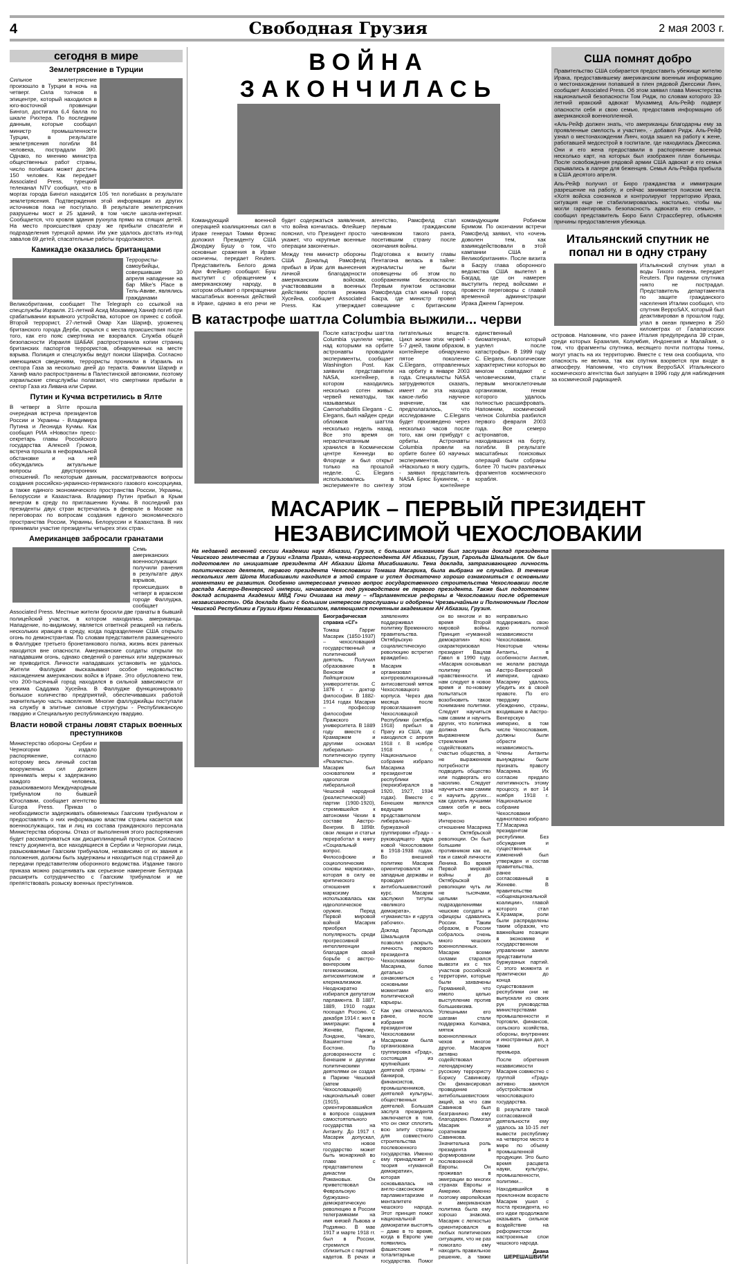4 Свободная Грузия 2 мая 2003 г.
сегодня в мире
Землетрясение в Турции
Сильное землетрясение произошло в Турции в ночь на четверг. Сила толчков в эпицентре, который находился в юго-восточной провинции Бингол, достигала 6,4 балла по шкале Рихтера. По последним данным, которые сообщил министр промышленности Турции, в результате землетрясения погибли 84 человека, пострадали 390. Однако, по мнению министра общественных работ страны, число погибших может достичь 150 человек. Как передает Associated Press, турецкий телеканал NTV сообщил, что в моргах города Бингол находится 105 тел погибших в результате землетрясения. Подтверждения этой информации из других источников пока не поступало. В результате землетрясения разрушены мост и 25 зданий, в том числе школа-интернат. Сообщается, что кровля здания рухнула прямо на спящих детей. На место происшествия сразу же прибыли спасатели и подразделения турецкой армии. Им уже удалось достать из-под завалов 69 детей, спасательные работы продолжаются.
Камикадзе оказались британцами
Террористы-самоубийцы, совершившие 30 апреля нападение на бар Mike's Place в Тель-Авиве, являлись гражданами Великобритании, сообщает The Telegraph со ссылкой на спецслужбы Израиля. 21-летний Асид Мохаммед Ханиф погиб при срабатывании взрывного устройства, которое он принес с собой. Второй террорист, 27-летний Омар Хан Шариф, уроженец британского города Дерби, скрылся с места происшествия после того, как его пояс смертника не взорвался. Служба общей безопасности Израиля ШАБАК распространила копии страниц британских паспортов террористов, обнаруженных на месте взрыва. Полиция и спецслужбы ведут поиски Шарифа. Согласно имеющимся сведениям, террористы проникли в Израиль из сектора Газа за несколько дней до теракта. Фамилии Шариф и Ханиф мало распространены в Палестинской автономии, поэтому израильские спецслужбы полагают, что смертники прибыли в сектор Газа из Ливана или Сирии.
Путин и Кучма встретились в Ялте
В четверг в Ялте прошла очередная встреча президентов России и Украины - Владимира Путина и Леонида Кучмы. Как сообщил РИА «Новости» пресс-секретарь главы Российского государства Алексей Громов, встреча прошла в неформальной обстановке и на ней обсуждались актуальные вопросы двусторонних отношений. По некоторым данным, рассматриваются вопросы создания российско-украинско-германского газового консорциума, а также единого экономического пространства России, Украины, Белоруссии и Казахстана. Владимир Путин прибыл в Крым вечером в среду по приглашению Кучмы. В последний раз президенты двух стран встречались в феврале в Москве на переговорах по вопросам создания единого экономического пространства России, Украины, Белоруссии и Казахстана. В них принимали участие президенты четырех этих стран.
Американцев забросали гранатами
Семь американских военнослужащих получили ранения в результате двух взрывов, происшедших в четверг в иракском городе Фаллуджа, сообщает Associated Press. Местные жители бросили две гранаты в бывший полицейский участок, в котором находились американцы. Нападение, по-видимому, является ответной реакцией на гибель нескольких иракцев в среду, когда подразделение США открыло огонь по демонстрантам. По словам представителя размещенного в Фаллудже третьего бронетанкового полка, жизнь всех раненых находится вне опасности. Американские солдаты открыли по нападавшим огонь, однако сведений о раненых или задержанных не приводится. Личности нападавших установить не удалось. Жители Фаллуджи высказывают особое недовольство нахождением американских войск в Ираке. Это обусловлено тем, что 200-тысячный город находился в сильной зависимости от режима Саддама Хусейна. В Фаллудже функционировало большое количество предприятий, обеспечивавших работой значительную часть населения. Многие фаллуджийцы поступали на службу в элитные силовые структуры - Республиканскую гвардию и Специальную республиканскую гвардию.
Власти новой страны ловят старых военных преступников
Министерство обороны Сербии и Черногории издало распоряжение, согласно которому весь личный состав вооруженных сил должен принимать меры к задержанию каждого человека, разыскиваемого Международным трибуналом по бывшей Югославии, сообщает агентство Europa Press. Приказ о необходимости задерживать обвиняемых Гаагским трибуналом и предоставлять о них информацию властям страны касается как военнослужащих, так и лиц из состава гражданского персонала Министерства обороны. Отказ от выполнения этого распоряжения будет рассматриваться как дисциплинарный проступок. Согласно тексту документа, все находящиеся в Сербии и Черногории лица, разыскиваемые Гаагским трибуналом, независимо от их звания и положения, должны быть задержаны и находиться под стражей до передачи представителям оборонного ведомства. Издание такого приказа можно расценивать как серьезное намерение Белграда расширить сотрудничество с Гаагским трибуналом и не препятствовать розыску военных преступников.
ВОЙНА ЗАКОНЧИЛАСЬ
Командующий военной операцией коалиционных сил в Ираке генерал Томми Фрэнкс доложил Президенту США Джорджу Бушу о том, что основные сражения в Ираке окончены, передает Reuters. Представитель Белого дома Ари Флейшер сообщил: Буш выступит с обращением к американскому народу, в котором объявит о прекращении масштабных военных действий в Ираке, однако в его речи не будет содержаться заявления, что война кончилась. Флейшер пояснил, что Президент просто укажет, что «крупные военные операции закончены».
Между тем министр обороны США Дональд Рамсфелд прибыл в Ирак для вынесения личной благодарности американским войскам, участвовавшим в военных действиях против режима Хусейна, сообщает Associated Press. Как утверждает агентство, Рамсфелд стал первым гражданским чиновником такого ранга, посетившим страну после окончания войны.
Подготовка к визиту главы Пентагона велась в тайне: журналисты не были оповещены об этом по соображениям безопасности. Первым пунктом остановки Рамсфелда стал южный город Басра, где министр провел совещание с британским командующим Робином Бримом. По окончании встречи Рамсфелд заявил, что «очень доволен тем, как взаимодействовали в этой кампании США и Великобритания». После визита в Басру глава оборонного ведомства США вылетел в Багдад, где он намерен выступить перед войсками и провести переговоры с главой временной администрации Ирака Джеем Гарнером.
В катастрофе шаттла Columbia выжили... черви
После катастрофы шаттла Columbia уцелели черви, над которыми на орбите астронавты проводили эксперименты, сообщает Washington Post. Как заявили представители NASA, контейнер, в котором находились несколько сотен живых червей нематоды, так называемых Caenorhabditis Elegans - C. Elegans, был найден среди обломков шаттла несколько недель назад. Все это время он нераспечатанным хранился в Космическом центре Кеннеди во Флориде и был открыт только на прошлой неделе. C. Elegans использовались в эксперименте по синтезу питательных веществ. Цикл жизни этих червей - 5-7 дней, таким образом, в контейнере обнаружено пятое поколение C.Elegans, отправленных на орбиту в январе 2003 года. Специалисты NASA затрудняются сказать, имеет ли эта находка какое-либо научное значение, так как предполагалось, что исследование C.Elegans будет произведено через несколько часов после того, как они прибудут с орбиты. Астронавты Columbia провели на орбите более 60 научных экспериментов. «Насколько я могу судить, - заявил представитель NASA Брюс Букингем, - в этом контейнере единственный биоматериал, который уцелел после катастрофы». В 1999 году C. Elegans, биологические характеристики которых во многом совпадают с человеческими, стали первым многоклеточным организмом, геном которого удалось полностью расшифровать. Напомним, космический челнок Columbia разбился первого февраля 2003 года. Все семеро астронавтов, находившихся на борту, погибли. В результате масштабных поисковых операций были собраны более 70 тысяч различных фрагментов космического корабля.
США помнят добро
Правительство США собирается предоставить убежище жителю Ирака, предоставившему американским военным информацию о местонахождении попавшей в плен рядовой Джессики Линч, сообщает Associated Press. Об этом заявил глава Министерства национальной безопасности Том Ридж, по словам которого 33-летний иракский адвокат Мухаммед Аль-Рейф подверг опасности себя и свою семью, предоставив информацию об американской военнопленной.
«Аль-Рейф должен знать, что американцы благодарны ему за проявленные смелость и участие», - добавил Ридж. Аль-Рейф узнал о местонахождении Линч, когда зашел на работу к жене, работавшей медсестрой в госпитале, где находилась Джессика. Они и его жена предоставили в распоряжение военных несколько карт, на которых был изображен план больницы. После освобождения рядовой армии США адвокат и его семья скрывались в лагере для беженцев. Семья Аль-Рейфа прибыла в США десятого апреля.
Аль-Рейф получил от Бюро гражданства и иммиграции разрешение на работу, и сейчас занимается поиском места. «Хотя войска союзников и контролируют территорию Ирака, ситуация еще не стабилизировалась настолько, чтобы мы могли гарантировать безопасность адвоката его семьи», - сообщил представитель Бюро Билл Страссбергер, объясняя причины предоставления убежища.
Итальянский спутник не попал ни в одну страну
Итальянский спутник упал в воды Тихого океана, передает Reuters. При падении спутника никто не пострадал. Представитель департамента по защите гражданского населения Италии сообщил, что спутник BeppoSAX, который был деактивирован в прошлом году, упал в океан примерно в 250 километрах от Галапагосских островов. Напомним, что ранее Италия предупредила 39 стран, среди которых Бразилия, Колумбия, Индонезия и Малайзия, о том, что фрагменты спутника, весящего почти полторы тонны, могут упасть на их территорию. Вместе с тем она сообщила, что опасность не велика, так как спутник взорвется при входе в атмосферу. Напомним, что спутник BeppoSAX Итальянского космического агентства был запущен в 1996 году для наблюдения за космической радиацией.
МАСАРИК – ПЕРВЫЙ ПРЕЗИДЕНТ
НЕЗАВИСИМОЙ ЧЕХОСЛОВАКИИ
На недавней весенней сессии Академии наук Абхазии, Грузия, с большим вниманием был заслушан доклад президента Чешского землячества в Грузии «Злата Прага», члена-корреспондента АН Абхазии, Грузия, Гарольда Шмальцеля. Он был подготовлен по инициативе президента АН Абхазии Шота Мисабишвили. Тема доклада, затрагивающего личность политического деятеля, первого президента Чехословакии Томаша Масарика, была выбрана не случайно. В течение нескольких лет Шота Мисабишвили находился в этой стране и успел достаточно хорошо ознакомиться с основными моментами ее развития. Особенно интересовал ученого вопрос государственного строительства Чехословакии после распада Австро-Венгерской империи, начавшегося под руководством ее первого президента. Также был подготовлен доклад аспиранта Академии МВД Гочи Очигава на тему – «Парламентские реформы в Чехословакии после обретения независимости». Оба доклада были с большим интересом прослушаны и одобрены Чрезвычайным и Полномочным Послом Чешской Республики в Грузии Иржи Неквасилом, являющимся почетным академиком АН Абхазии, Грузия.
Биографическая справка «СГ»
Томаш Гарриг Масарик (1850-1937) – чехословацкий государственный и политический деятель. Получил образование в Венском и Лейпцигском университетах. С 1876 г. – доктор философии. В 1882-1914 годах Масарик – профессор философии Пражского университета. В 1889 году вместе с Крамаржем и другими основал либерально-политическую группу «Реалисты». Масарик был основателем и идеологом либеральной Чешской народной (реалистической) партии (1900-1920), стремившейся к автономии Чехии в составе Австро-Венгрии. В 1898г. свои лекции и статьи переработал в книгу «Социальный вопрос. Философские и социологические основы марксизма», которая в силу ее критического отношения к марксизму использовалась как идеологическое оружие. Перед Первой мировой войной Масарик приобрел популярность среди прогрессивной интеллигенции благодаря своей борьбе с австро-венгерским гегемонизмом, антисемитизмом и клерикализмом. Неоднократно избирался депутатом парламента. В 1887, 1889, 1910 годах посещал Россию. С декабря 1914 г. жил в эмиграции: в Женеве, Париже, Лондоне, Чикаго, Вашингтоне и Бостоне. По договоренности с Бенешем и другими политическими деятелями он создал в Париже Чешский (затем Чехословацкий) национальный совет (1915), ориентировавшийся в вопросе создания самостоятельного государства на Антанту. До 1917 г. Масарик допускал, что новое государство может быть монархией во главе с представителем династии Романовых. Он приветствовал Февральскую буржуазно-демократическую революцию в России телеграммами на имя князей Львова и Родзянко. В мае 1917 и марте 1918 гг. был в России, стремился сблизиться с партией кадетов. В речах и заявлениях поддерживал политику Временного правительства. Октябрьскую социалистическую революцию встретил враждебно.
Масарик организовал контрреволюционный антисоветский мятеж Чехословацкого корпуса. Через два месяца после провозглашения Чехословацкой Республики (октябрь 1918) прибыл в Прагу из США, где находился с апреля 1918 г. В ноябре 1918 г. Национальное собрание избрало Масарика президентом республики (переизбирался в 1920, 1927, 1934 годах). Вместе с Бенешем являлся ведущим представителем либерально-буржуазной группировки «Град» - руководящего ядра новой Чехословакии в 1918-1938 годах. Во внешней политике Масарик ориентировался на западные державы и проводил антибольшевистский курс. Масарик заслужил титулы «великого демократа», «гуманиста» и «друга рабочих».
Доклад Гарольда Шмальцеля позволил раскрыть личность первого президента Чехословакии Масарика, более детально ознакомиться с основными моментами его политической карьеры.
Как уже отмечалось ранее, после избрания президентом Чехословакии Масариком была организована группировка «Град», состоящая из крупнейших деятелей страны – банкиров, финансистов, промышленников, деятелей культуры, общественных деятелей. Большая заслуга президента заключается в том, что он смог сплотить всю элиту страны для совместного строительства послевоенного государства. Именно ему принадлежит и теория «гуманной демократии», которая основывалась на англо-саксонском парламентаризме и менталитете чешского народа. Этот принцип помог национальной демократии выстоять – даже в то время, когда в Европе уже появились фашистские и тоталитарные государства. Помог он во многом и во время Второй мировой войны. Принцип «гуманной демократии» ясно охарактеризовал президент Вацлав Гавел в 1990 году. «Масарик основывал политику на нравственности. И нам следует в новое время и по-новому попытаться возобновить такое понимание политики. Следует научиться нам самим и научить других, что политика должна быть выражением стремления содействовать счастью общества, а не выражением потребности подводить общество или подвергать его насилию. Следует научиться нам самим и научить других... как сделать лучшими самих себя и весь мир».
Интересно отношение Масарика к Октябрьской революции. Он был большим противником как ее, так и самой личности Ленина. Во время Первой мировой войны и до Октябрьской революции чуть ли не тысячами, целыми подразделениями чешские солдаты и офицеры сдавались России. Таким образом, в России собралось очень много чешских военнопленных. Масарик всеми силами старался вывезти их с тех участков российской территории, которые были захвачены Германией, что имело целью выступление против большевизма. Успешными его шагами стали поддержка Колчака, мятеж военнопленных чехов и многое другое. Масарик активно содействовал легендарному русскому террористу Борису Савинкову. Он финансировал проведение антибольшевистских акций, за что сам Савинков был безгранично ему благодарен. Помогал Масарик и соратникам Савинкова. Значительна роль президента в формировании послевоенной Европы. Он проживал в эмиграции во многих странах Европы и Америки. Именно поэтому европейская и американская политика была ему хорошо знакома. Масарик с легкостью ориентировался в любых политических ситуациях, что не раз помогало ему находить правильное решение, а также неправильно поддерживать свою идею полной независимости Чехословакии. Некоторые члены Антанты, в особенности Англия, не желали распада Австро-Венгерской империи, однако Масарику удалось убедить их в своей правоте. По его твердому убеждению, страны, входившие в Австро-Венгерскую империю, в том числе Чехословакия, должны были обрести независимость. Члены Антанты вынуждены были признать правоту Масарика. Их согласие придало легитимность этому процессу, и вот 14 ноября 1918 г. Национальное собрание Чехословакии единогласно избрало Т.Г.Масарика президентом республики. Без обсуждения и существенных изменений был утвержден и состав правительства, ранее согласованный в Женеве. В правительстве «общенациональной коалиции», главой которого стал К.Крамарж, роли были распределены таким образом, что важнейшие позиции в экономике и государственном управлении заняли представители буржуазных партий. С этого момента и практически до конца существования республики они не выпускали из своих рук руководства министерствами промышленности и торговли, финансов, сельского хозяйства, обороны, внутренних и иностранных дел, а также пост премьера.
После обретения независимости Масарик совместно с группой «Град» активно занялся обустройством чехословацкого государства.
В результате такой согласованной деятельности ему удалось за 10-15 лет вывести республику на четвертое место в мире по объему промышленной продукции. Это было время расцвета науки, культуры, промышленности, политики...
Находившийся в преклонном возрасте Масарик ушел с поста президента, но его идеи продолжали оказывать сильное воздействие на реформистски настроенные слои чешского народа.
Диана ШЕРЕШАШВИЛИ